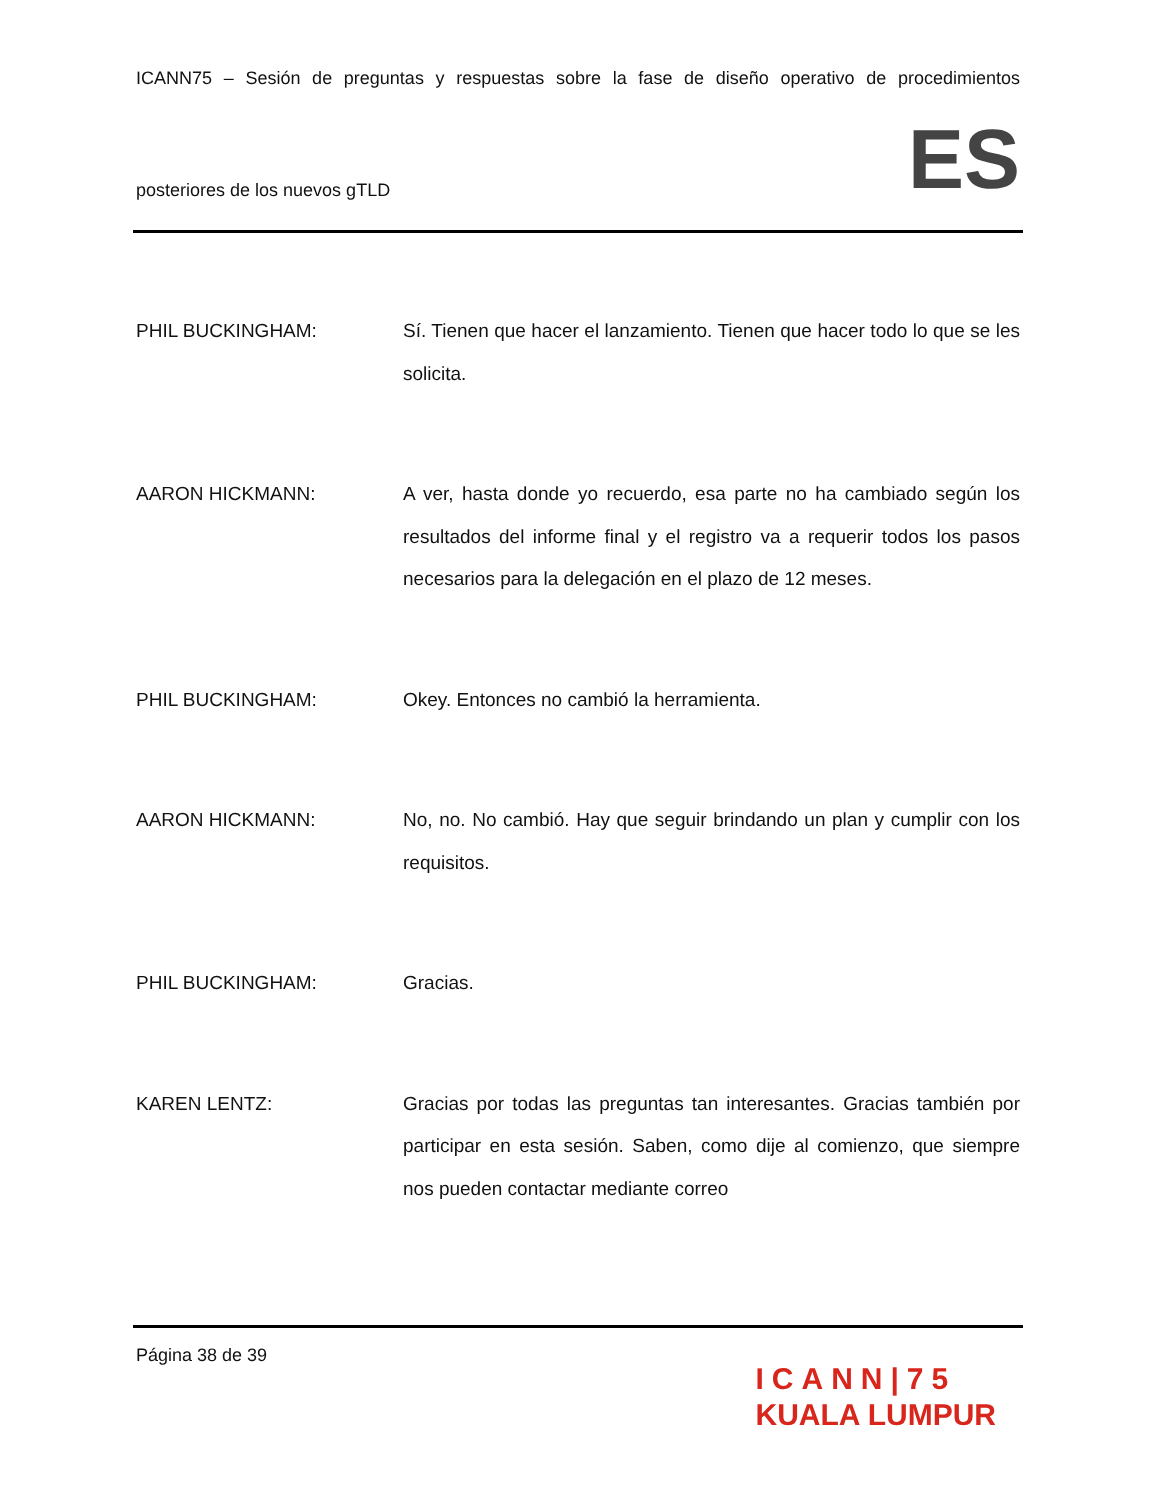ICANN75 – Sesión de preguntas y respuestas sobre la fase de diseño operativo de procedimientos
posteriores de los nuevos gTLD
ES
PHIL BUCKINGHAM:
Sí. Tienen que hacer el lanzamiento. Tienen que hacer todo lo que se les solicita.
AARON HICKMANN:
A ver, hasta donde yo recuerdo, esa parte no ha cambiado según los resultados del informe final y el registro va a requerir todos los pasos necesarios para la delegación en el plazo de 12 meses.
PHIL BUCKINGHAM:
Okey. Entonces no cambió la herramienta.
AARON HICKMANN:
No, no. No cambió. Hay que seguir brindando un plan y cumplir con los requisitos.
PHIL BUCKINGHAM:
Gracias.
KAREN LENTZ:
Gracias por todas las preguntas tan interesantes. Gracias también por participar en esta sesión. Saben, como dije al comienzo, que siempre nos pueden contactar mediante correo
Página 38 de 39
ICANN|75
KUALA LUMPUR